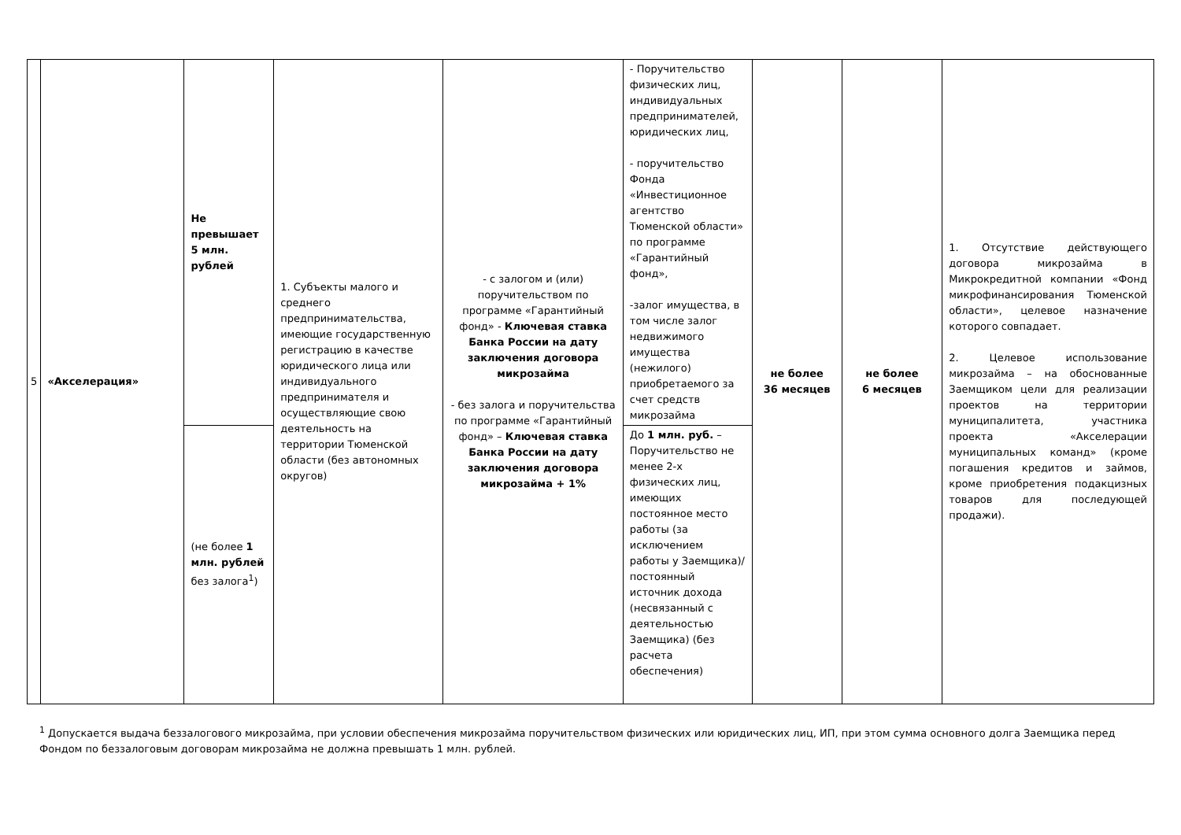| 5 | «Акселерация» | Не превышает 5 млн. рублей | 1. Субъекты малого и среднего предпринимательства, имеющие государственную регистрацию в качестве юридического лица или индивидуального предпринимателя и осуществляющие свою деятельность на территории Тюменской области (без автономных округов) | - с залогом и (или) поручительством по программе «Гарантийный фонд» - Ключевая ставка Банка России на дату заключения договора микрозайма - без залога и поручительства по программе «Гарантийный фонд» – Ключевая ставка Банка России на дату заключения договора микрозайма + 1% | - Поручительство физических лиц, индивидуальных предпринимателей, юридических лиц, - поручительство Фонда «Инвестиционное агентство Тюменской области» по программе «Гарантийный фонд», -залог имущества, в том числе залог недвижимого имущества (нежилого) приобретаемого за счет средств микрозайма | не более 36 месяцев | не более 6 месяцев | 1. Отсутствие действующего договора микрозайма в Микрокредитной компании «Фонд микрофинансирования Тюменской области», целевое назначение которого совпадает. 2. Целевое использование микрозайма – на обоснованные Заемщиком цели для реализации проектов на территории муниципалитета, участника проекта «Акселерации муниципальных команд» (кроме погашения кредитов и займов, кроме приобретения подакцизных товаров для последующей продажи). |
| | | (не более 1 млн. рублей без залога<sup>1</sup>) | | | До 1 млн. руб. – Поручительство не менее 2-х физических лиц, имеющих постоянное место работы (за исключением работы у Заемщика)/постоянный источник дохода (несвязанный с деятельностью Заемщика) (без расчета обеспечения) | | | |
<sup>1</sup> Допускается выдача беззалогового микрозайма, при условии обеспечения микрозайма поручительством физических или юридических лиц, ИП, при этом сумма основного долга Заемщика перед Фондом по беззалоговым договорам микрозайма не должна превышать 1 млн. рублей.